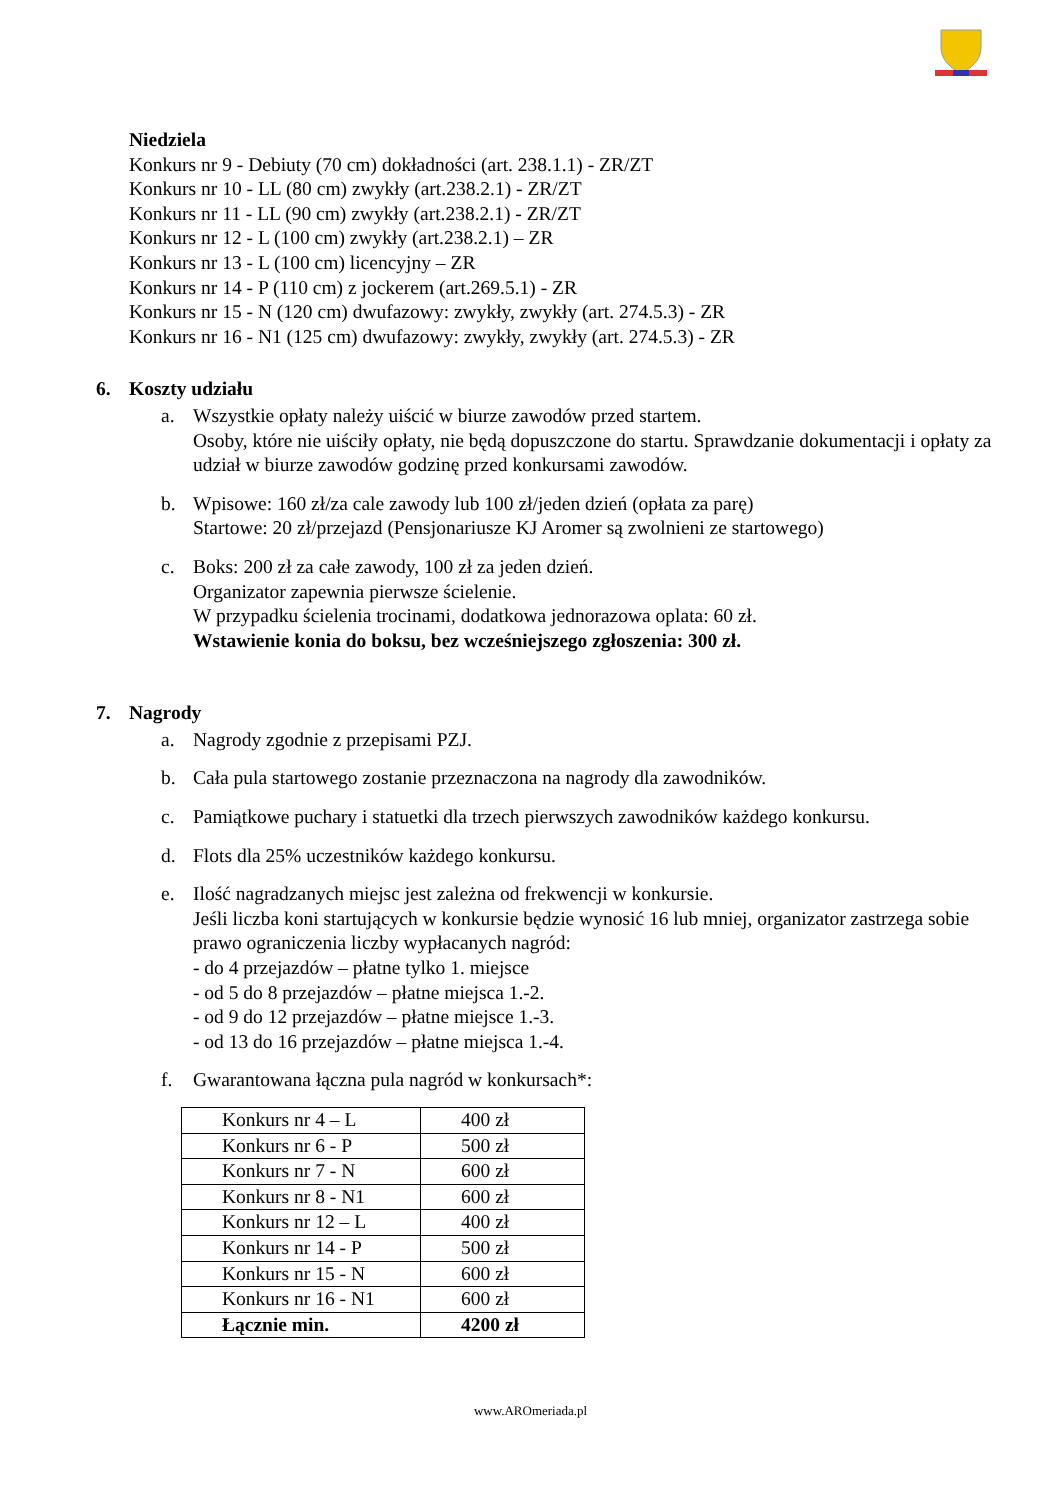Niedziela
Konkurs nr 9 - Debiuty (70 cm) dokładności (art. 238.1.1) - ZR/ZT
Konkurs nr 10 - LL (80 cm) zwykły (art.238.2.1) - ZR/ZT
Konkurs nr 11 - LL (90 cm) zwykły (art.238.2.1) - ZR/ZT
Konkurs nr 12 - L (100 cm) zwykły (art.238.2.1) – ZR
Konkurs nr 13 - L (100 cm) licencyjny – ZR
Konkurs nr 14 - P (110 cm) z jockerem (art.269.5.1) - ZR
Konkurs nr 15 - N (120 cm) dwufazowy: zwykły, zwykły (art. 274.5.3) - ZR
Konkurs nr 16 - N1 (125 cm) dwufazowy: zwykły, zwykły (art. 274.5.3) - ZR
6. Koszty udziału
a. Wszystkie opłaty należy uiścić w biurze zawodów przed startem.
Osoby, które nie uiściły opłaty, nie będą dopuszczone do startu. Sprawdzanie dokumentacji i opłaty za udział w biurze zawodów godzinę przed konkursami zawodów.
b. Wpisowe: 160 zł/za cale zawody lub 100 zł/jeden dzień (opłata za parę)
Startowe: 20 zł/przejazd (Pensjonariusze KJ Aromer są zwolnieni ze startowego)
c. Boks: 200 zł za całe zawody, 100 zł za jeden dzień.
Organizator zapewnia pierwsze ścielenie.
W przypadku ścielenia trocinami, dodatkowa jednorazowa oplata: 60 zł.
Wstawienie konia do boksu, bez wcześniejszego zgłoszenia: 300 zł.
7. Nagrody
a. Nagrody zgodnie z przepisami PZJ.
b. Cała pula startowego zostanie przeznaczona na nagrody dla zawodników.
c. Pamiątkowe puchary i statuetki dla trzech pierwszych zawodników każdego konkursu.
d. Flots dla 25% uczestników każdego konkursu.
e. Ilość nagradzanych miejsc jest zależna od frekwencji w konkursie.
Jeśli liczba koni startujących w konkursie będzie wynosić 16 lub mniej, organizator zastrzega sobie prawo ograniczenia liczby wypłacanych nagród:
- do 4 przejazdów – płatne tylko 1. miejsce
- od 5 do 8 przejazdów – płatne miejsca 1.-2.
- od 9 do 12 przejazdów – płatne miejsce 1.-3.
- od 13 do 16 przejazdów – płatne miejsca 1.-4.
f. Gwarantowana łączna pula nagród w konkursach*:
| Konkurs nr 4 – L | 400 zł |
| Konkurs nr 6 - P | 500 zł |
| Konkurs nr 7 - N | 600 zł |
| Konkurs nr 8 - N1 | 600 zł |
| Konkurs nr 12 – L | 400 zł |
| Konkurs nr 14 - P | 500 zł |
| Konkurs nr 15 - N | 600 zł |
| Konkurs nr 16 - N1 | 600 zł |
| Łącznie min. | 4200 zł |
www.AROmeriada.pl